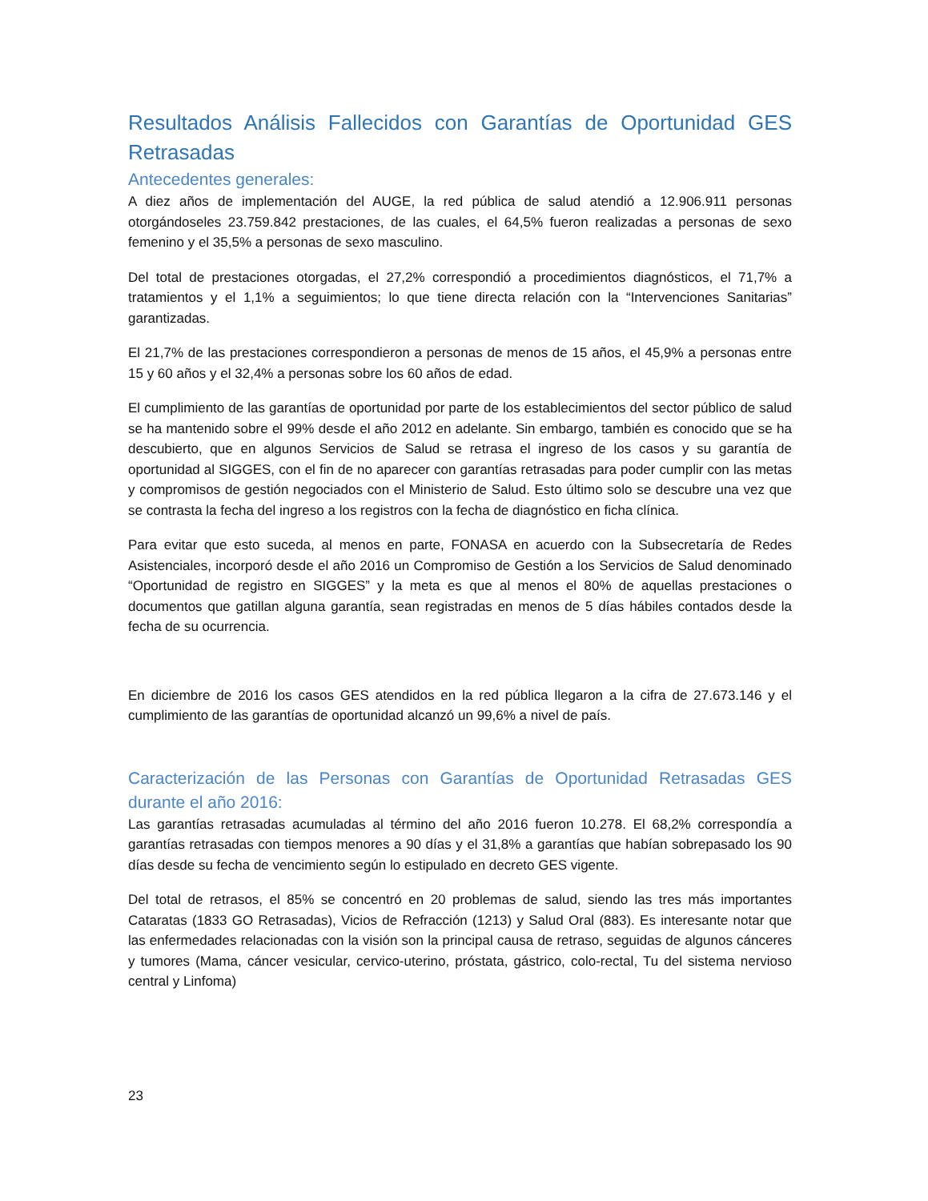Resultados Análisis Fallecidos con Garantías de Oportunidad GES Retrasadas
Antecedentes generales:
A diez años de implementación del AUGE, la red pública de salud atendió a 12.906.911 personas otorgándoseles 23.759.842 prestaciones, de las cuales, el 64,5% fueron realizadas a personas de sexo femenino y el 35,5% a personas de sexo masculino.
Del total de prestaciones otorgadas, el 27,2% correspondió a procedimientos diagnósticos, el 71,7% a tratamientos y el 1,1% a seguimientos; lo que tiene directa relación con la “Intervenciones Sanitarias” garantizadas.
El 21,7% de las prestaciones correspondieron a personas de menos de 15 años, el 45,9% a personas entre 15 y 60 años y el 32,4% a personas sobre los 60 años de edad.
El cumplimiento de las garantías de oportunidad por parte de los establecimientos del sector público de salud se ha mantenido sobre el 99% desde el año 2012 en adelante. Sin embargo, también es conocido que se ha descubierto, que en algunos Servicios de Salud se retrasa el ingreso de los casos y su garantía de oportunidad al SIGGES, con el fin de no aparecer con garantías retrasadas para poder cumplir con las metas y compromisos de gestión negociados con el Ministerio de Salud. Esto último solo se descubre una vez que se contrasta la fecha del ingreso a los registros con la fecha de diagnóstico en ficha clínica.
Para evitar que esto suceda, al menos en parte, FONASA en acuerdo con la Subsecretaría de Redes Asistenciales, incorporó desde el año 2016 un Compromiso de Gestión a los Servicios de Salud denominado “Oportunidad de registro en SIGGES” y la meta es que al menos el 80% de aquellas prestaciones o documentos que gatillan alguna garantía, sean registradas en menos de 5 días hábiles contados desde la fecha de su ocurrencia.
En diciembre de 2016 los casos GES atendidos en la red pública llegaron a la cifra de 27.673.146 y el cumplimiento de las garantías de oportunidad alcanzó un 99,6% a nivel de país.
Caracterización de las Personas con Garantías de Oportunidad Retrasadas GES durante el año 2016:
Las garantías retrasadas acumuladas al término del año 2016 fueron 10.278. El 68,2% correspondía a garantías retrasadas con tiempos menores a 90 días y el 31,8% a garantías que habían sobrepasado los 90 días desde su fecha de vencimiento según lo estipulado en decreto GES vigente.
Del total de retrasos, el 85% se concentró en 20 problemas de salud, siendo las tres más importantes Cataratas (1833 GO Retrasadas), Vicios de Refracción (1213) y Salud Oral (883). Es interesante notar que las enfermedades relacionadas con la visión son la principal causa de retraso, seguidas de algunos cánceres y tumores (Mama, cáncer vesicular, cervico-uterino, próstata, gástrico, colo-rectal, Tu del sistema nervioso central y Linfoma)
23